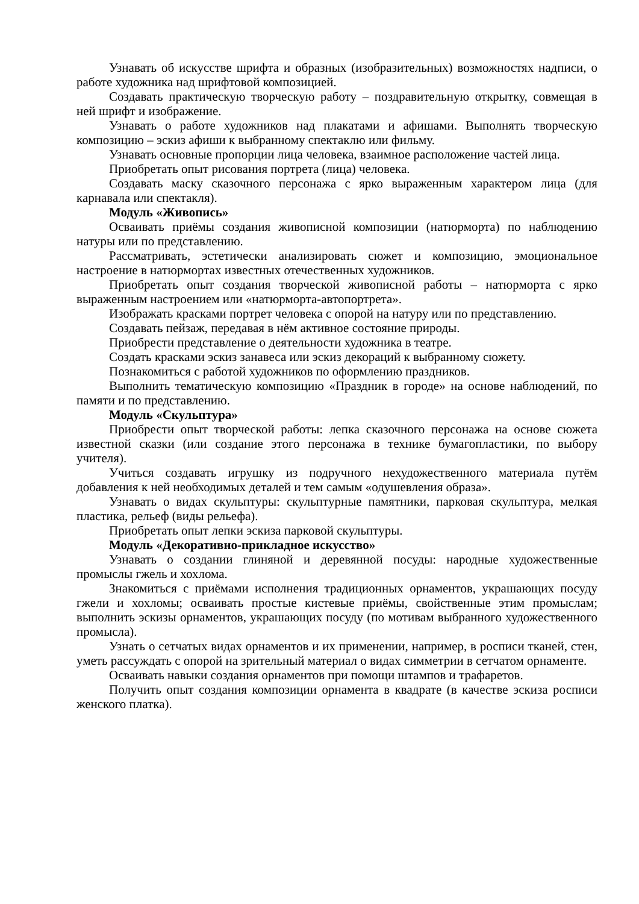Узнавать об искусстве шрифта и образных (изобразительных) возможностях надписи, о работе художника над шрифтовой композицией.
Создавать практическую творческую работу – поздравительную открытку, совмещая в ней шрифт и изображение.
Узнавать о работе художников над плакатами и афишами. Выполнять творческую композицию – эскиз афиши к выбранному спектаклю или фильму.
Узнавать основные пропорции лица человека, взаимное расположение частей лица.
Приобретать опыт рисования портрета (лица) человека.
Создавать маску сказочного персонажа с ярко выраженным характером лица (для карнавала или спектакля).
Модуль «Живопись»
Осваивать приёмы создания живописной композиции (натюрморта) по наблюдению натуры или по представлению.
Рассматривать, эстетически анализировать сюжет и композицию, эмоциональное настроение в натюрмортах известных отечественных художников.
Приобретать опыт создания творческой живописной работы – натюрморта с ярко выраженным настроением или «натюрморта-автопортрета».
Изображать красками портрет человека с опорой на натуру или по представлению.
Создавать пейзаж, передавая в нём активное состояние природы.
Приобрести представление о деятельности художника в театре.
Создать красками эскиз занавеса или эскиз декораций к выбранному сюжету.
Познакомиться с работой художников по оформлению праздников.
Выполнить тематическую композицию «Праздник в городе» на основе наблюдений, по памяти и по представлению.
Модуль «Скульптура»
Приобрести опыт творческой работы: лепка сказочного персонажа на основе сюжета известной сказки (или создание этого персонажа в технике бумагопластики, по выбору учителя).
Учиться создавать игрушку из подручного нехудожественного материала путём добавления к ней необходимых деталей и тем самым «одушевления образа».
Узнавать о видах скульптуры: скульптурные памятники, парковая скульптура, мелкая пластика, рельеф (виды рельефа).
Приобретать опыт лепки эскиза парковой скульптуры.
Модуль «Декоративно-прикладное искусство»
Узнавать о создании глиняной и деревянной посуды: народные художественные промыслы гжель и хохлома.
Знакомиться с приёмами исполнения традиционных орнаментов, украшающих посуду гжели и хохломы; осваивать простые кистевые приёмы, свойственные этим промыслам; выполнить эскизы орнаментов, украшающих посуду (по мотивам выбранного художественного промысла).
Узнать о сетчатых видах орнаментов и их применении, например, в росписи тканей, стен, уметь рассуждать с опорой на зрительный материал о видах симметрии в сетчатом орнаменте.
Осваивать навыки создания орнаментов при помощи штампов и трафаретов.
Получить опыт создания композиции орнамента в квадрате (в качестве эскиза росписи женского платка).